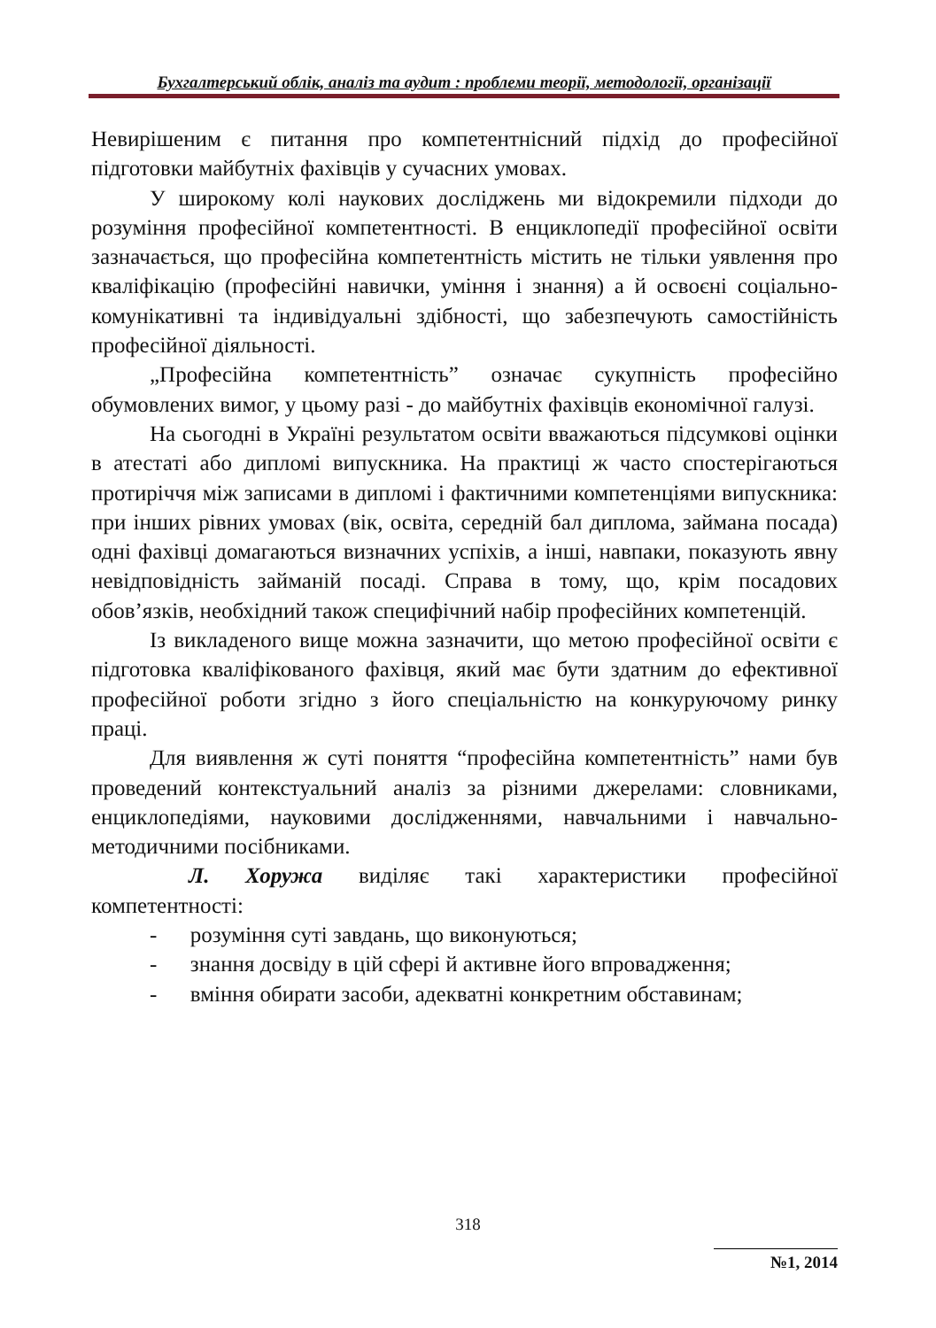Бухгалтерський облік, аналіз та аудит : проблеми теорії, методології, організації
Невирішеним є питання про компетентнісний підхід до професійної підготовки майбутніх фахівців у сучасних умовах.
У широкому колі наукових досліджень ми відокремили підходи до розуміння професійної компетентності. В енциклопедії професійної освіти зазначається, що професійна компетентність містить не тільки уявлення про кваліфікацію (професійні навички, уміння і знання) а й освоєні соціально-комунікативні та індивідуальні здібності, що забезпечують самостійність професійної діяльності.
„Професійна компетентність” означає сукупність професійно обумовлених вимог, у цьому разі - до майбутніх фахівців економічної галузі.
На сьогодні в Україні результатом освіти вважаються підсумкові оцінки в атестаті або дипломі випускника. На практиці ж часто спостерігаються протиріччя між записами в дипломі і фактичними компетенціями випускника: при інших рівних умовах (вік, освіта, середній бал диплома, займана посада) одні фахівці домагаються визначних успіхів, а інші, навпаки, показують явну невідповідність займаній посаді. Справа в тому, що, крім посадових обов’язків, необхідний також специфічний набір професійних компетенцій.
Із викладеного вище можна зазначити, що метою професійної освіти є підготовка кваліфікованого фахівця, який має бути здатним до ефективної професійної роботи згідно з його спеціальністю на конкуруючому ринку праці.
Для виявлення ж суті поняття “професійна компетентність” нами був проведений контекстуальний аналіз за різними джерелами: словниками, енциклопедіями, науковими дослідженнями, навчальними і навчально-методичними посібниками.
Л. Хоружа виділяє такі характеристики професійної компетентності:
- розуміння суті завдань, що виконуються;
- знання досвіду в цій сфері й активне його впровадження;
- вміння обирати засоби, адекватні конкретним обставинам;
318
№1, 2014